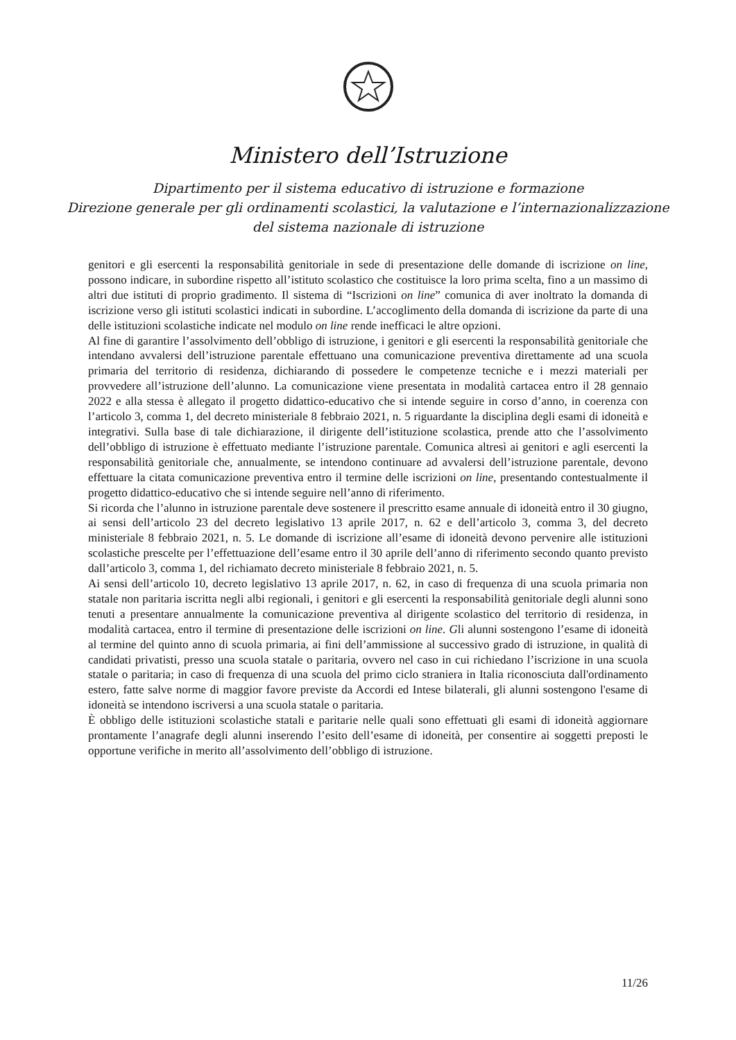Ministero dell’Istruzione
Dipartimento per il sistema educativo di istruzione e formazione
Direzione generale per gli ordinamenti scolastici, la valutazione e l’internazionalizzazione
del sistema nazionale di istruzione
genitori e gli esercenti la responsabilità genitoriale in sede di presentazione delle domande di iscrizione on line, possono indicare, in subordine rispetto all’istituto scolastico che costituisce la loro prima scelta, fino a un massimo di altri due istituti di proprio gradimento. Il sistema di “Iscrizioni on line” comunica di aver inoltrato la domanda di iscrizione verso gli istituti scolastici indicati in subordine. L’accoglimento della domanda di iscrizione da parte di una delle istituzioni scolastiche indicate nel modulo on line rende inefficaci le altre opzioni.
Al fine di garantire l’assolvimento dell’obbligo di istruzione, i genitori e gli esercenti la responsabilità genitoriale che intendano avvalersi dell’istruzione parentale effettuano una comunicazione preventiva direttamente ad una scuola primaria del territorio di residenza, dichiarando di possedere le competenze tecniche e i mezzi materiali per provvedere all’istruzione dell’alunno. La comunicazione viene presentata in modalità cartacea entro il 28 gennaio 2022 e alla stessa è allegato il progetto didattico-educativo che si intende seguire in corso d’anno, in coerenza con l’articolo 3, comma 1, del decreto ministeriale 8 febbraio 2021, n. 5 riguardante la disciplina degli esami di idoneità e integrativi. Sulla base di tale dichiarazione, il dirigente dell’istituzione scolastica, prende atto che l’assolvimento dell’obbligo di istruzione è effettuato mediante l’istruzione parentale. Comunica altresì ai genitori e agli esercenti la responsabilità genitoriale che, annualmente, se intendono continuare ad avvalersi dell’istruzione parentale, devono effettuare la citata comunicazione preventiva entro il termine delle iscrizioni on line, presentando contestualmente il progetto didattico-educativo che si intende seguire nell’anno di riferimento.
Si ricorda che l’alunno in istruzione parentale deve sostenere il prescritto esame annuale di idoneità entro il 30 giugno, ai sensi dell’articolo 23 del decreto legislativo 13 aprile 2017, n. 62 e dell’articolo 3, comma 3, del decreto ministeriale 8 febbraio 2021, n. 5. Le domande di iscrizione all’esame di idoneità devono pervenire alle istituzioni scolastiche prescelte per l’effettuazione dell’esame entro il 30 aprile dell’anno di riferimento secondo quanto previsto dall’articolo 3, comma 1, del richiamato decreto ministeriale 8 febbraio 2021, n. 5.
Ai sensi dell’articolo 10, decreto legislativo 13 aprile 2017, n. 62, in caso di frequenza di una scuola primaria non statale non paritaria iscritta negli albi regionali, i genitori e gli esercenti la responsabilità genitoriale degli alunni sono tenuti a presentare annualmente la comunicazione preventiva al dirigente scolastico del territorio di residenza, in modalità cartacea, entro il termine di presentazione delle iscrizioni on line. Gli alunni sostengono l’esame di idoneità al termine del quinto anno di scuola primaria, ai fini dell’ammissione al successivo grado di istruzione, in qualità di candidati privatisti, presso una scuola statale o paritaria, ovvero nel caso in cui richiedano l’iscrizione in una scuola statale o paritaria; in caso di frequenza di una scuola del primo ciclo straniera in Italia riconosciuta dall'ordinamento estero, fatte salve norme di maggior favore previste da Accordi ed Intese bilaterali, gli alunni sostengono l'esame di idoneità se intendono iscriversi a una scuola statale o paritaria.
È obbligo delle istituzioni scolastiche statali e paritarie nelle quali sono effettuati gli esami di idoneità aggiornare prontamente l’anagrafe degli alunni inserendo l’esito dell’esame di idoneità, per consentire ai soggetti preposti le opportune verifiche in merito all’assolvimento dell’obbligo di istruzione.
11/26